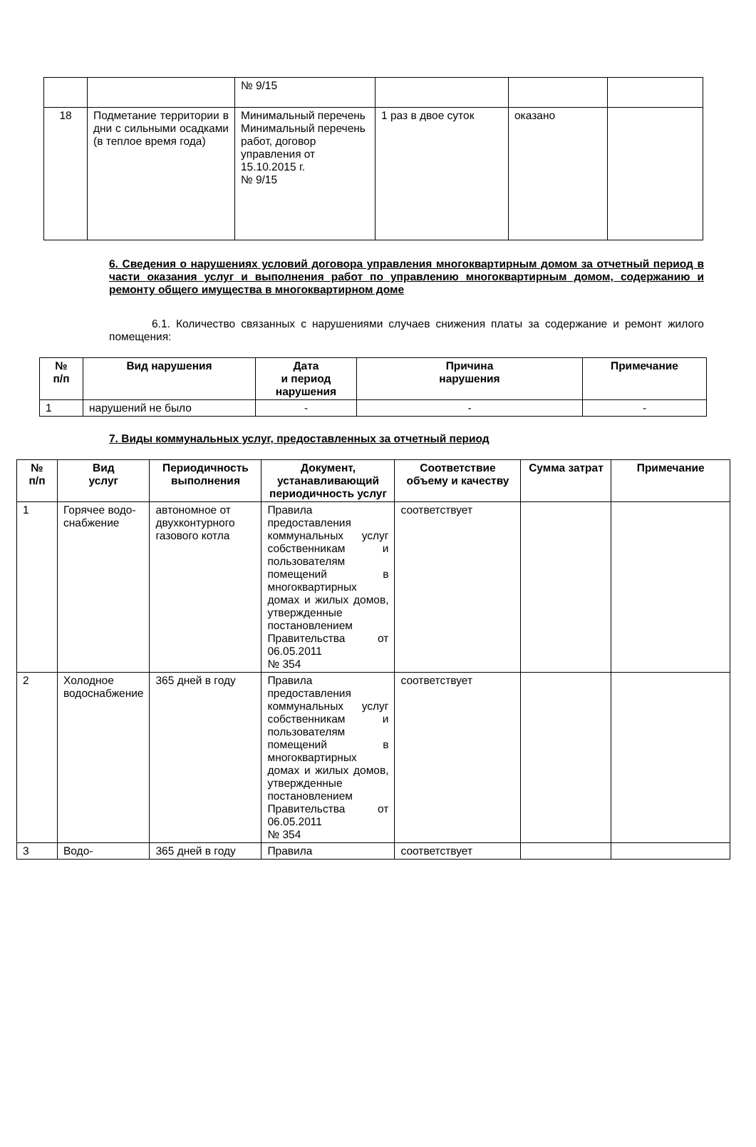| | | № 9/15 | | | |
| 18 | Подметание территории в дни с сильными осадками (в теплое время года) | Минимальный перечень Минимальный перечень работ, договор управления от 15.10.2015 г. № 9/15 | 1 раз в двое суток | оказано | |
6. Сведения о нарушениях условий договора управления многоквартирным домом за отчетный период в части оказания услуг и выполнения работ по управлению многоквартирным домом, содержанию и ремонту общего имущества в многоквартирном доме
6.1. Количество связанных с нарушениями случаев снижения платы за содержание и ремонт жилого помещения:
| № п/п | Вид нарушения | Дата и период нарушения | Причина нарушения | Примечание |
| --- | --- | --- | --- | --- |
| 1 | нарушений не было | - | - | - |
7. Виды коммунальных услуг, предоставленных за отчетный период
| № п/п | Вид услуг | Периодичность выполнения | Документ, устанавливающий периодичность услуг | Соответствие объему и качеству | Сумма затрат | Примечание |
| --- | --- | --- | --- | --- | --- | --- |
| 1 | Горячее водо-снабжение | автономное от двухконтурного газового котла | Правила предоставления коммунальных услуг собственникам и пользователям помещений в многоквартирных домах и жилых домов, утвержденные постановлением Правительства от 06.05.2011 № 354 | соответствует | | |
| 2 | Холодное водоснабжение | 365 дней в году | Правила предоставления коммунальных услуг собственникам и пользователям помещений в многоквартирных домах и жилых домов, утвержденные постановлением Правительства от 06.05.2011 № 354 | соответствует | | |
| 3 | Водо- | 365 дней в году | Правила | соответствует | | |